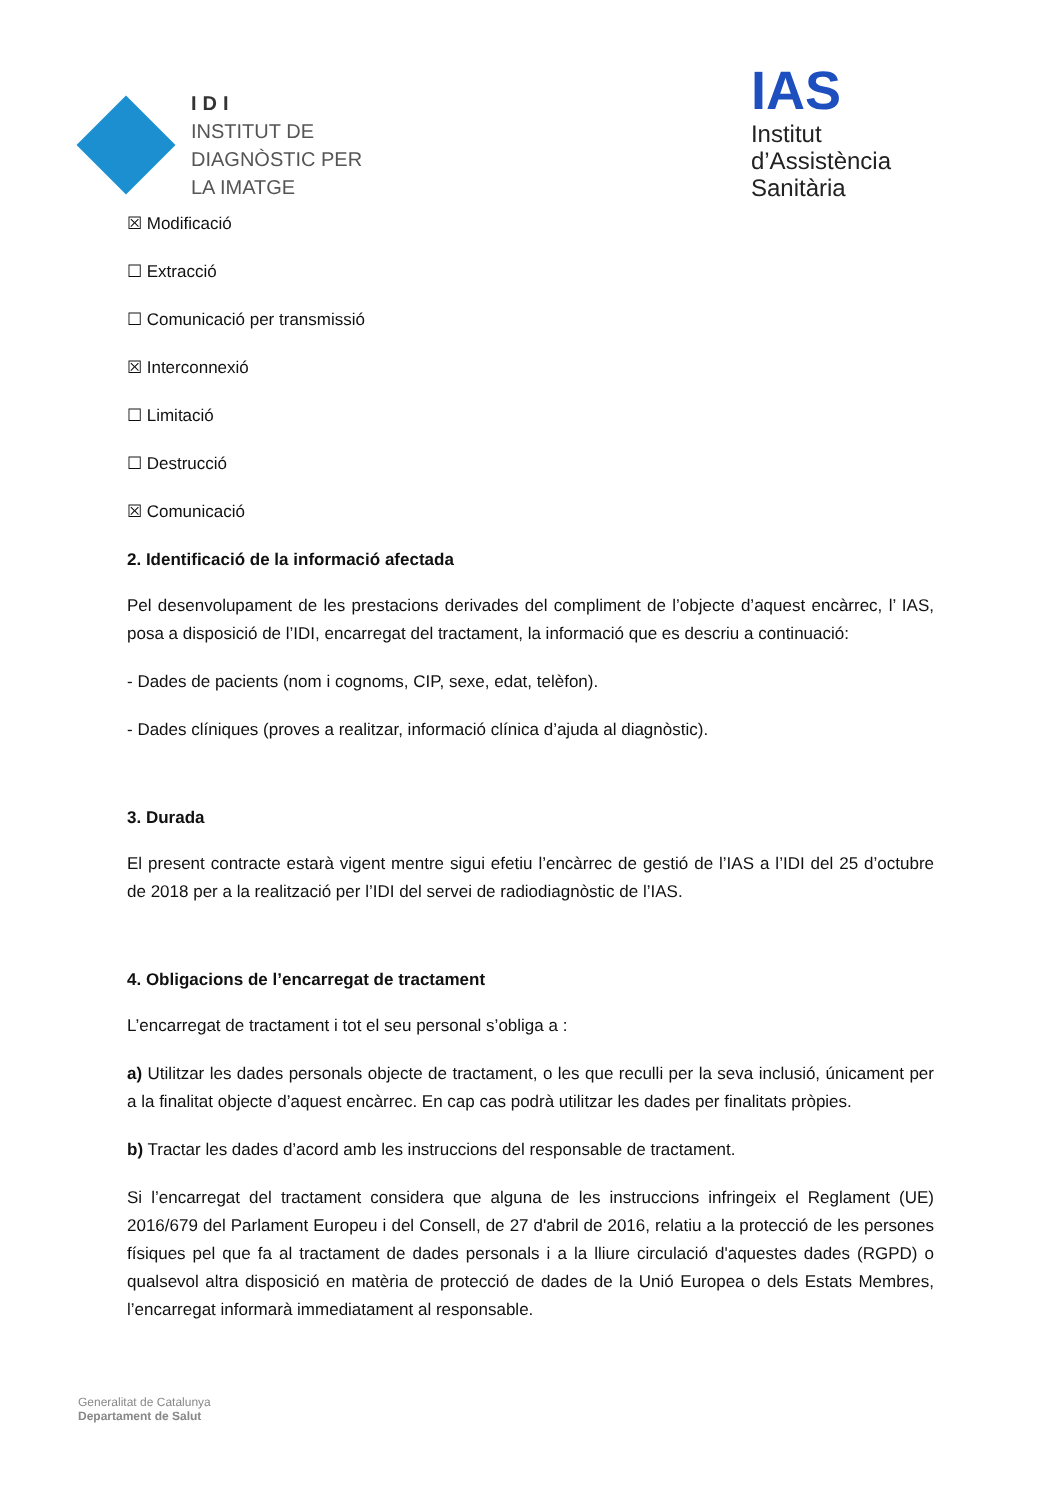IDI
INSTITUT DE
DIAGNÒSTIC PER
LA IMATGE
IAS
Institut
d’Assistència
Sanitària
☒ Modificació
☐ Extracció
☐ Comunicació per transmissió
☒ Interconnexió
☐ Limitació
☐ Destrucció
☒ Comunicació
2. Identificació de la informació afectada
Pel desenvolupament de les prestacions derivades del compliment de l’objecte d’aquest encàrrec, l’ IAS, posa a disposició de l’IDI, encarregat del tractament, la informació que es descriu a continuació:
- Dades de pacients (nom i cognoms, CIP, sexe, edat, telèfon).
- Dades clíniques (proves a realitzar, informació clínica d’ajuda al diagnòstic).
3. Durada
El present contracte estarà vigent mentre sigui efetiu l’encàrrec de gestió de l’IAS a l’IDI del 25 d’octubre de 2018 per a la realització per l’IDI del servei de radiodiagnòstic de l’IAS.
4. Obligacions de l’encarregat de tractament
L’encarregat de tractament i tot el seu personal s’obliga a :
a) Utilitzar les dades personals objecte de tractament, o les que reculli per la seva inclusió, únicament per a la finalitat objecte d’aquest encàrrec. En cap cas podrà utilitzar les dades per finalitats pròpies.
b) Tractar les dades d’acord amb les instruccions del responsable de tractament.
Si l’encarregat del tractament considera que alguna de les instruccions infringeix el Reglament (UE) 2016/679 del Parlament Europeu i del Consell, de 27 d'abril de 2016, relatiu a la protecció de les persones físiques pel que fa al tractament de dades personals i a la lliure circulació d'aquestes dades (RGPD) o qualsevol altra disposició en matèria de protecció de dades de la Unió Europea o dels Estats Membres, l’encarregat informarà immediatament al responsable.
Generalitat de Catalunya
Departament de Salut